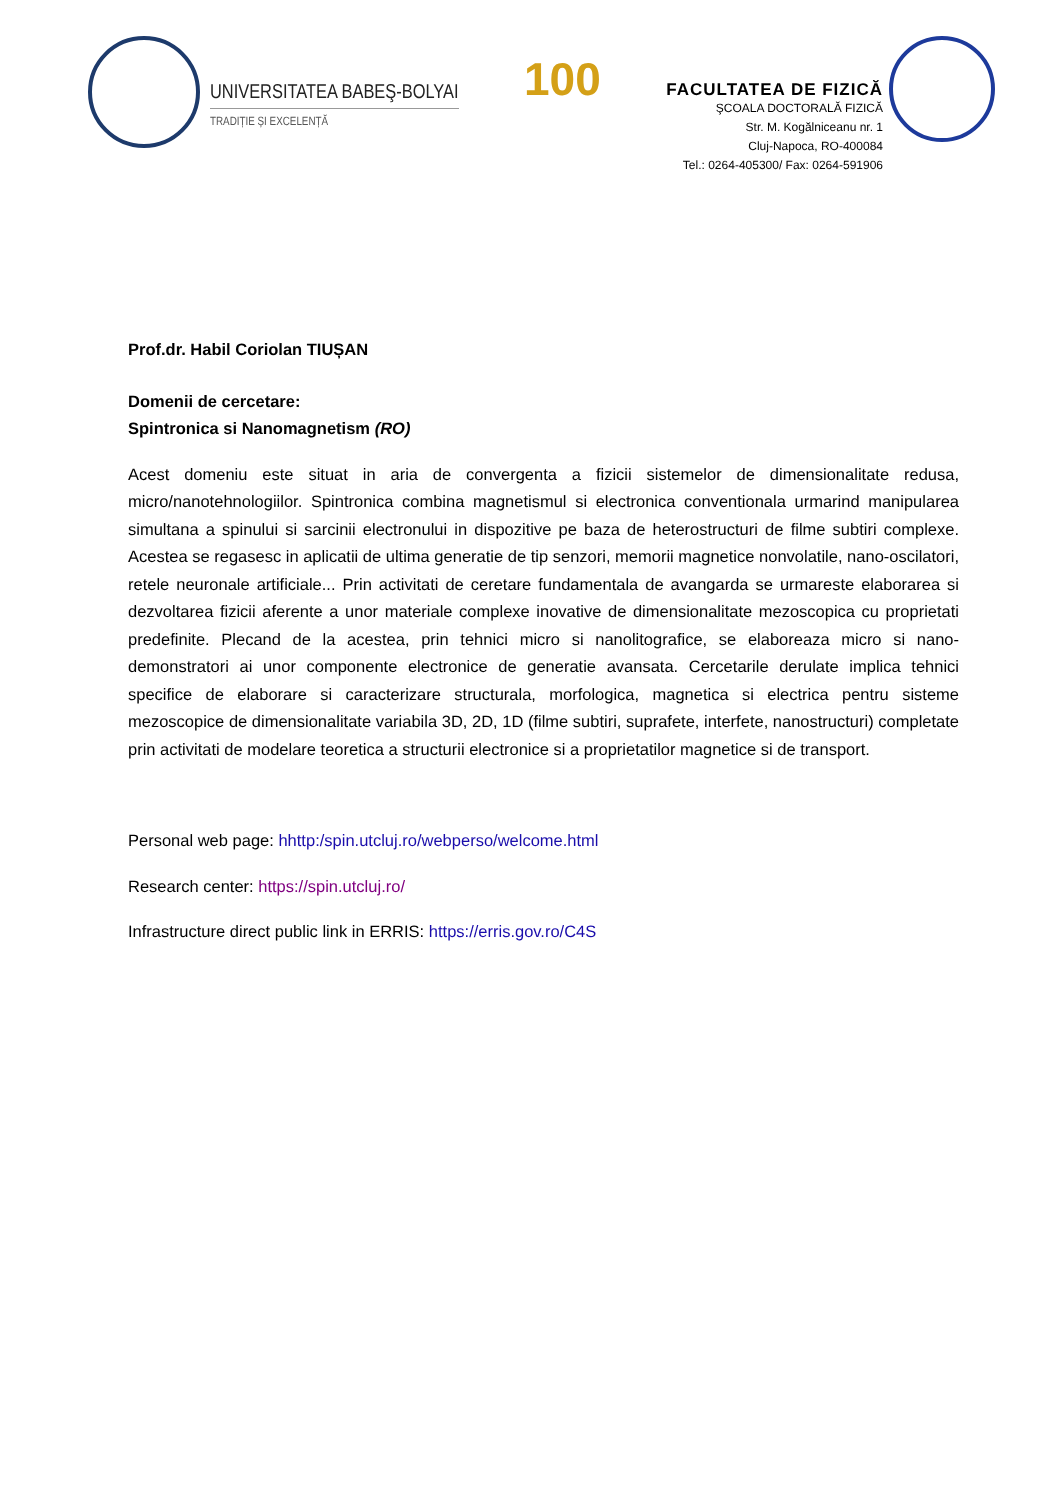UNIVERSITATEA BABEŞ-BOLYAI
TRADIȚIE ȘI EXCELENȚĂ
100
FACULTATEA DE FIZICĂ
ŞCOALA DOCTORALĂ FIZICĂ
Str. M. Kogălniceanu nr. 1
Cluj-Napoca, RO-400084
Tel.: 0264-405300/ Fax: 0264-591906
Prof.dr. Habil Coriolan TIUȘAN
Domenii de cercetare:
Spintronica si Nanomagnetism (RO)
Acest domeniu este situat in aria de convergenta a fizicii sistemelor de dimensionalitate redusa, micro/nanotehnologiilor. Spintronica combina magnetismul si electronica conventionala urmarind manipularea simultana a spinului si sarcinii electronului in dispozitive pe baza de heterostructuri de filme subtiri complexe. Acestea se regasesc in aplicatii de ultima generatie de tip senzori, memorii magnetice nonvolatile, nano-oscilatori, retele neuronale artificiale... Prin activitati de ceretare fundamentala de avangarda se urmareste elaborarea si dezvoltarea fizicii aferente a unor materiale complexe inovative de dimensionalitate mezoscopica cu proprietati predefinite. Plecand de la acestea, prin tehnici micro si nanolitografice, se elaboreaza micro si nano-demonstratori ai unor componente electronice de generatie avansata. Cercetarile derulate implica tehnici specifice de elaborare si caracterizare structurala, morfologica, magnetica si electrica pentru sisteme mezoscopice de dimensionalitate variabila 3D, 2D, 1D (filme subtiri, suprafete, interfete, nanostructuri) completate prin activitati de modelare teoretica a structurii electronice si a proprietatilor magnetice si de transport.
Personal web page: hhttp:/spin.utcluj.ro/webperso/welcome.html
Research center: https://spin.utcluj.ro/
Infrastructure direct public link in ERRIS: https://erris.gov.ro/C4S